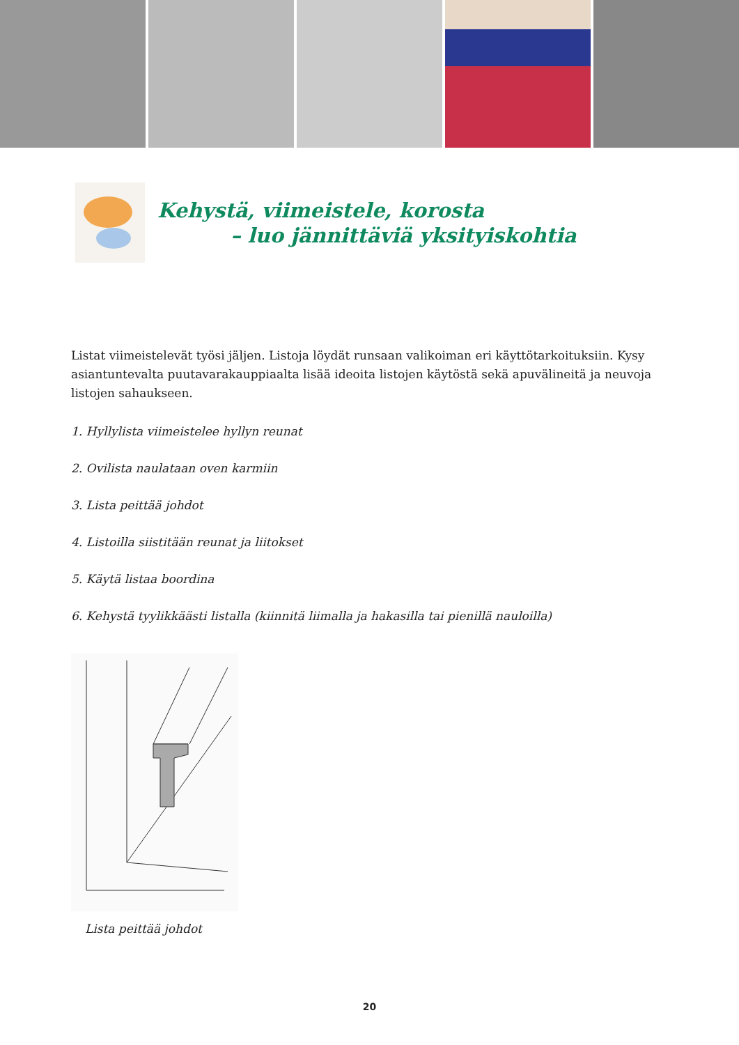Kehystä, viimeistele, korosta
– luo jännittäviä yksityiskohtia
Listat viimeistelevät työsi jäljen. Listoja löydät runsaan valikoiman eri käyttötarkoituksiin. Kysy asiantuntevalta puutavarakauppiaalta lisää ideoita listojen käytöstä sekä apuvälineitä ja neuvoja listojen sahaukseen.
1. Hyllylista viimeistelee hyllyn reunat
2. Ovilista naulataan oven karmiin
3. Lista peittää johdot
4. Listoilla siistitään reunat ja liitokset
5. Käytä listaa boordina
6. Kehystä tyylikkäästi listalla (kiinnitä liimalla ja hakasilla tai pienillä nauloilla)
Lista peittää johdot
20